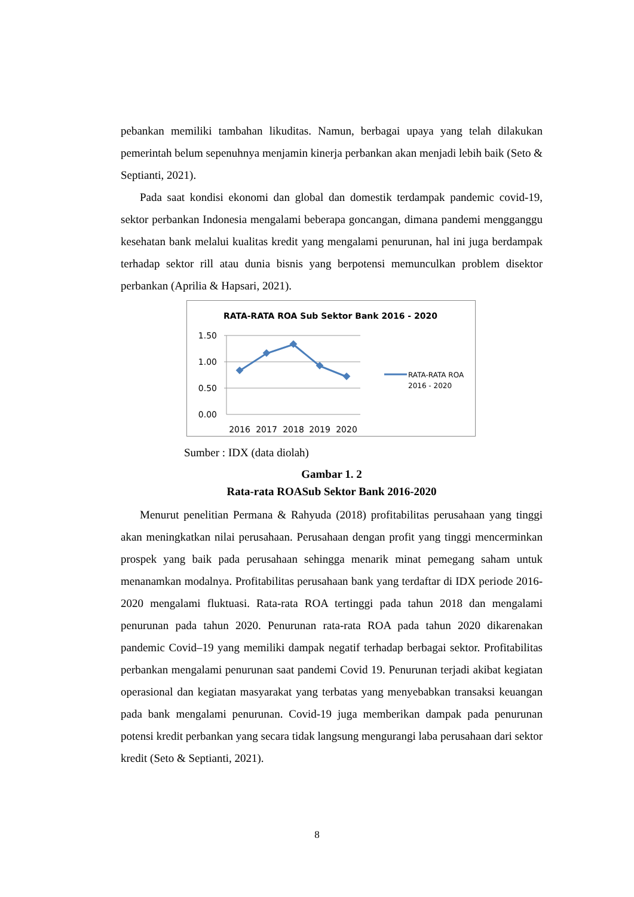pebankan memiliki tambahan likuditas. Namun, berbagai upaya yang telah dilakukan pemerintah belum sepenuhnya menjamin kinerja perbankan akan menjadi lebih baik (Seto & Septianti, 2021).
Pada saat kondisi ekonomi dan global dan domestik terdampak pandemic covid-19, sektor perbankan Indonesia mengalami beberapa goncangan, dimana pandemi mengganggu kesehatan bank melalui kualitas kredit yang mengalami penurunan, hal ini juga berdampak terhadap sektor rill atau dunia bisnis yang berpotensi memunculkan problem disektor perbankan (Aprilia & Hapsari, 2021).
RATA-RATA ROA Sub Sektor Bank 2016 - 2020
1.50
1.00
0.50
0.00
2016
2017
2018
2019
2020
RATA-RATA ROA
2016 - 2020
Sumber : IDX (data diolah)
Gambar 1. 2
Rata-rata ROASub Sektor Bank 2016-2020
Menurut penelitian Permana & Rahyuda (2018) profitabilitas perusahaan yang tinggi akan meningkatkan nilai perusahaan. Perusahaan dengan profit yang tinggi mencerminkan prospek yang baik pada perusahaan sehingga menarik minat pemegang saham untuk menanamkan modalnya. Profitabilitas perusahaan bank yang terdaftar di IDX periode 2016-2020 mengalami fluktuasi. Rata-rata ROA tertinggi pada tahun 2018 dan mengalami penurunan pada tahun 2020. Penurunan rata-rata ROA pada tahun 2020 dikarenakan pandemic Covid–19 yang memiliki dampak negatif terhadap berbagai sektor. Profitabilitas perbankan mengalami penurunan saat pandemi Covid 19. Penurunan terjadi akibat kegiatan operasional dan kegiatan masyarakat yang terbatas yang menyebabkan transaksi keuangan pada bank mengalami penurunan. Covid-19 juga memberikan dampak pada penurunan potensi kredit perbankan yang secara tidak langsung mengurangi laba perusahaan dari sektor kredit (Seto & Septianti, 2021).
8